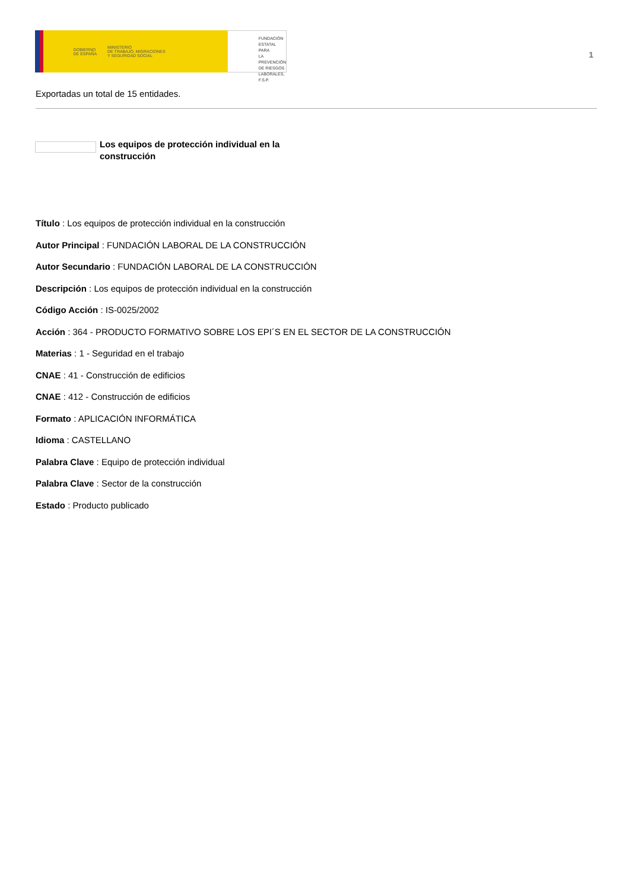GOBIERNO
DE ESPAÑA MINISTERIO
DE TRABAJO, MIGRACIONES
Y SEGURIDAD SOCIAL
FUNDACIÓN
ESTATAL PARA
LA PREVENCIÓN
DE RIESGOS
LABORALES, F.S.P.
1
Exportadas un total de 15 entidades.
Los equipos de protección individual en la construcción
Título : Los equipos de protección individual en la construcción
Autor Principal : FUNDACIÓN LABORAL DE LA CONSTRUCCIÓN
Autor Secundario : FUNDACIÓN LABORAL DE LA CONSTRUCCIÓN
Descripción : Los equipos de protección individual en la construcción
Código Acción : IS-0025/2002
Acción : 364 - PRODUCTO FORMATIVO SOBRE LOS EPI´S EN EL SECTOR DE LA CONSTRUCCIÓN
Materias : 1 - Seguridad en el trabajo
CNAE : 41 - Construcción de edificios
CNAE : 412 - Construcción de edificios
Formato : APLICACIÓN INFORMÁTICA
Idioma : CASTELLANO
Palabra Clave : Equipo de protección individual
Palabra Clave : Sector de la construcción
Estado : Producto publicado